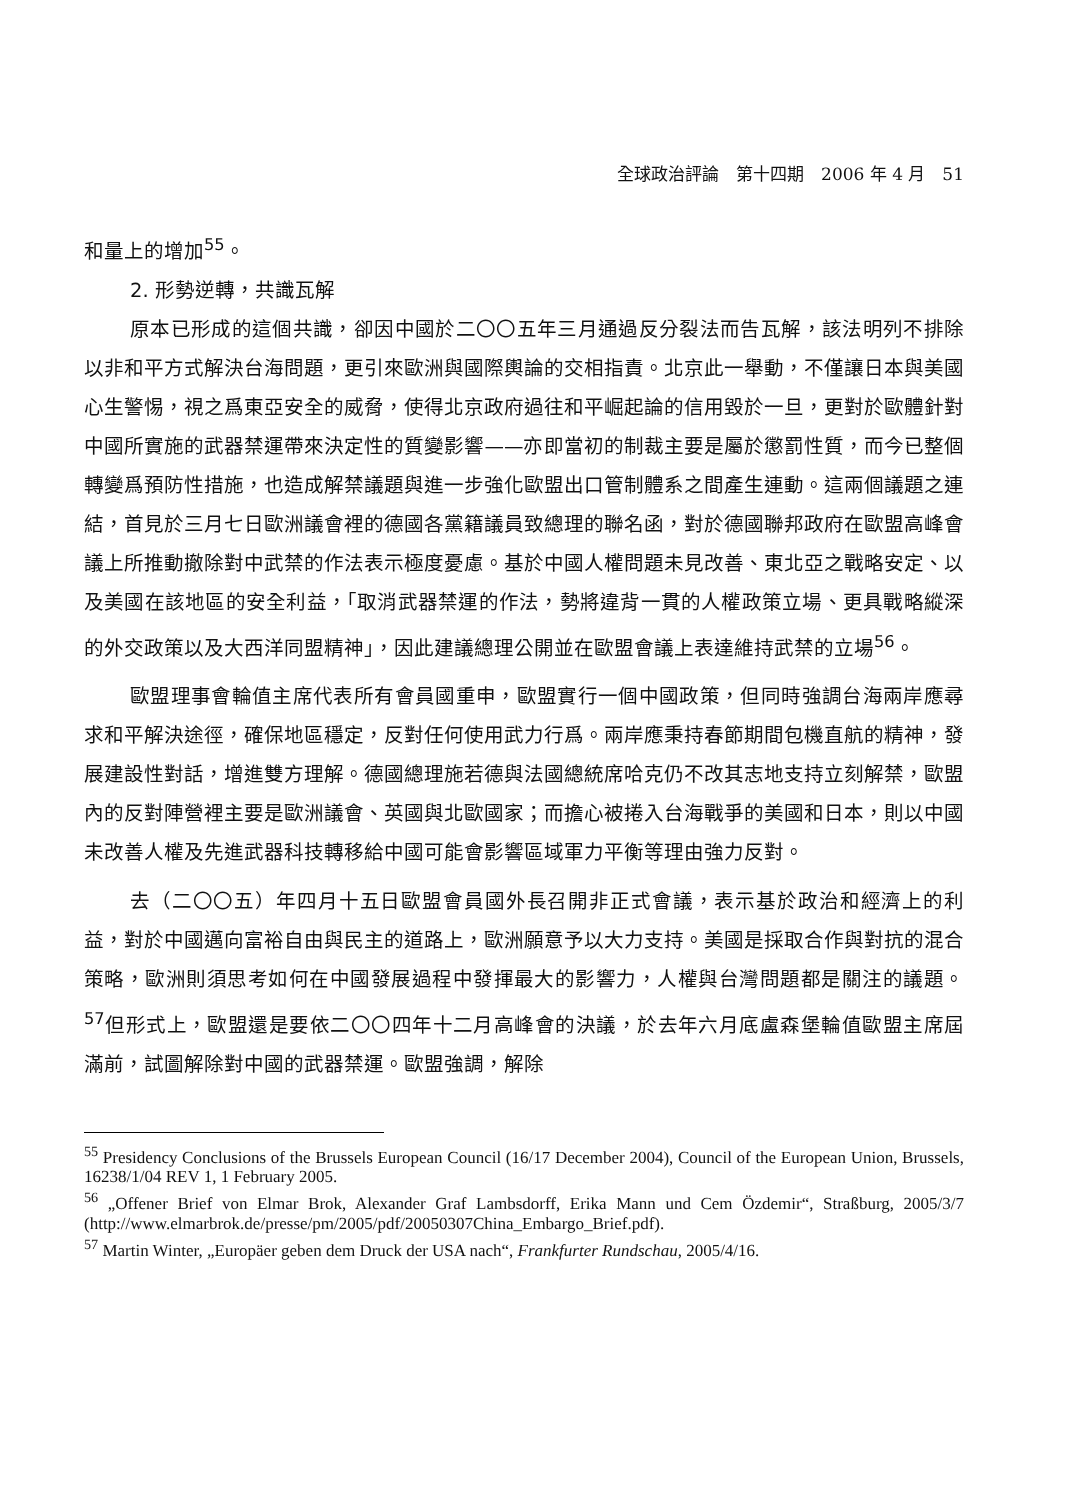全球政治評論　第十四期　2006 年 4 月　51
和量上的增加<sup>55</sup>。
2. 形勢逆轉，共識瓦解
原本已形成的這個共識，卻因中國於二〇〇五年三月通過反分裂法而告瓦解，該法明列不排除以非和平方式解決台海問題，更引來歐洲與國際輿論的交相指責。北京此一舉動，不僅讓日本與美國心生警惕，視之爲東亞安全的威脅，使得北京政府過往和平崛起論的信用毀於一旦，更對於歐體針對中國所實施的武器禁運帶來決定性的質變影響——亦即當初的制裁主要是屬於懲罰性質，而今已整個轉變爲預防性措施，也造成解禁議題與進一步強化歐盟出口管制體系之間產生連動。這兩個議題之連結，首見於三月七日歐洲議會裡的德國各黨籍議員致總理的聯名函，對於德國聯邦政府在歐盟高峰會議上所推動撤除對中武禁的作法表示極度憂慮。基於中國人權問題未見改善、東北亞之戰略安定、以及美國在該地區的安全利益，「取消武器禁運的作法，勢將違背一貫的人權政策立場、更具戰略縱深的外交政策以及大西洋同盟精神」，因此建議總理公開並在歐盟會議上表達維持武禁的立場<sup>56</sup>。
歐盟理事會輪值主席代表所有會員國重申，歐盟實行一個中國政策，但同時強調台海兩岸應尋求和平解決途徑，確保地區穩定，反對任何使用武力行爲。兩岸應秉持春節期間包機直航的精神，發展建設性對話，增進雙方理解。德國總理施若德與法國總統席哈克仍不改其志地支持立刻解禁，歐盟內的反對陣營裡主要是歐洲議會、英國與北歐國家；而擔心被捲入台海戰爭的美國和日本，則以中國未改善人權及先進武器科技轉移給中國可能會影響區域軍力平衡等理由強力反對。
去（二〇〇五）年四月十五日歐盟會員國外長召開非正式會議，表示基於政治和經濟上的利益，對於中國邁向富裕自由與民主的道路上，歐洲願意予以大力支持。美國是採取合作與對抗的混合策略，歐洲則須思考如何在中國發展過程中發揮最大的影響力，人權與台灣問題都是關注的議題。<sup>57</sup>但形式上，歐盟還是要依二〇〇四年十二月高峰會的決議，於去年六月底盧森堡輪值歐盟主席屆滿前，試圖解除對中國的武器禁運。歐盟強調，解除
<sup>55</sup> Presidency Conclusions of the Brussels European Council (16/17 December 2004), Council of the European Union, Brussels, 16238/1/04 REV 1, 1 February 2005.
<sup>56</sup> „Offener Brief von Elmar Brok, Alexander Graf Lambsdorff, Erika Mann und Cem Özdemir“, Straßburg, 2005/3/7 (http://www.elmarbrok.de/presse/pm/2005/pdf/20050307China_Embargo_Brief.pdf).
<sup>57</sup> Martin Winter, „Europäer geben dem Druck der USA nach“, Frankfurter Rundschau, 2005/4/16.